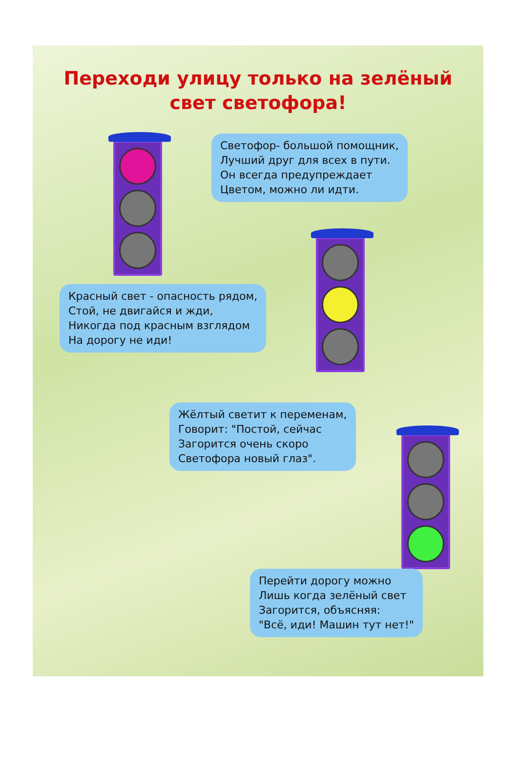Переходи улицу только на зелёный свет светофора!
Светофор- большой помощник,
Лучший друг для всех в пути.
Он всегда предупреждает
Цветом, можно ли идти.
Красный свет - опасность рядом,
Стой, не двигайся и жди,
Никогда под красным взглядом
На дорогу не иди!
Жёлтый светит к переменам,
Говорит: "Постой, сейчас
Загорится очень скоро
Светофора новый глаз".
Перейти дорогу можно
Лишь когда зелёный свет
Загорится, объясняя:
"Всё, иди! Машин тут нет!"